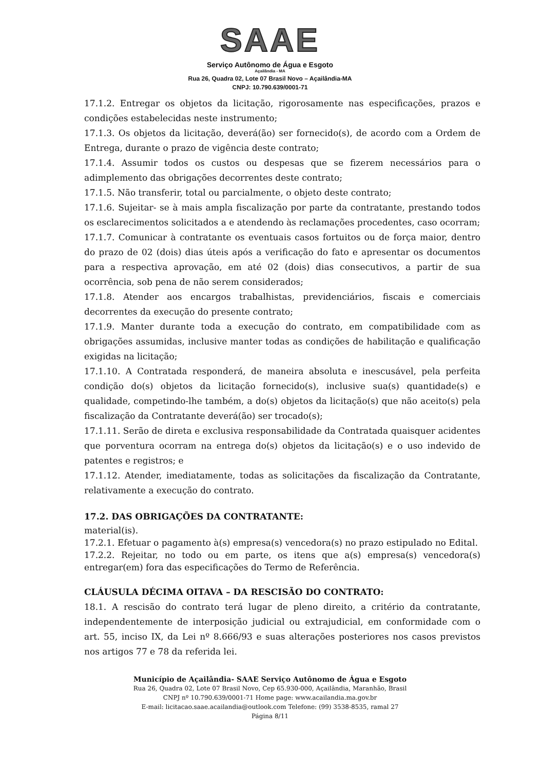SAAE
Serviço Autônomo de Água e Esgoto
Açailândia - MA
Rua 26, Quadra 02, Lote 07 Brasil Novo – Açailândia-MA
CNPJ: 10.790.639/0001-71
17.1.2. Entregar os objetos da licitação, rigorosamente nas especificações, prazos e condições estabelecidas neste instrumento;
17.1.3. Os objetos da licitação, deverá(ão) ser fornecido(s), de acordo com a Ordem de Entrega, durante o prazo de vigência deste contrato;
17.1.4. Assumir todos os custos ou despesas que se fizerem necessários para o adimplemento das obrigações decorrentes deste contrato;
17.1.5. Não transferir, total ou parcialmente, o objeto deste contrato;
17.1.6. Sujeitar- se à mais ampla fiscalização por parte da contratante, prestando todos os esclarecimentos solicitados a e atendendo às reclamações procedentes, caso ocorram;
17.1.7. Comunicar à contratante os eventuais casos fortuitos ou de força maior, dentro do prazo de 02 (dois) dias úteis após a verificação do fato e apresentar os documentos para a respectiva aprovação, em até 02 (dois) dias consecutivos, a partir de sua ocorrência, sob pena de não serem considerados;
17.1.8. Atender aos encargos trabalhistas, previdenciários, fiscais e comerciais decorrentes da execução do presente contrato;
17.1.9. Manter durante toda a execução do contrato, em compatibilidade com as obrigações assumidas, inclusive manter todas as condições de habilitação e qualificação exigidas na licitação;
17.1.10. A Contratada responderá, de maneira absoluta e inescusável, pela perfeita condição do(s) objetos da licitação fornecido(s), inclusive sua(s) quantidade(s) e qualidade, competindo-lhe também, a do(s) objetos da licitação(s) que não aceito(s) pela fiscalização da Contratante deverá(ão) ser trocado(s);
17.1.11. Serão de direta e exclusiva responsabilidade da Contratada quaisquer acidentes que porventura ocorram na entrega do(s) objetos da licitação(s) e o uso indevido de patentes e registros; e
17.1.12. Atender, imediatamente, todas as solicitações da fiscalização da Contratante, relativamente a execução do contrato.
17.2. DAS OBRIGAÇÕES DA CONTRATANTE:
material(is).
17.2.1. Efetuar o pagamento à(s) empresa(s) vencedora(s) no prazo estipulado no Edital.
17.2.2. Rejeitar, no todo ou em parte, os itens que a(s) empresa(s) vencedora(s) entregar(em) fora das especificações do Termo de Referência.
CLÁUSULA DÉCIMA OITAVA – DA RESCISÃO DO CONTRATO:
18.1. A rescisão do contrato terá lugar de pleno direito, a critério da contratante, independentemente de interposição judicial ou extrajudicial, em conformidade com o art. 55, inciso IX, da Lei nº 8.666/93 e suas alterações posteriores nos casos previstos nos artigos 77 e 78 da referida lei.
Município de Açailândia- SAAE Serviço Autônomo de Água e Esgoto
Rua 26, Quadra 02, Lote 07 Brasil Novo, Cep 65.930-000, Açailândia, Maranhão, Brasil
CNPJ nº 10.790.639/0001-71 Home page: www.acailandia.ma.gov.br
E-mail: licitacao.saae.acailandia@outlook.com Telefone: (99) 3538-8535, ramal 27
Página 8/11